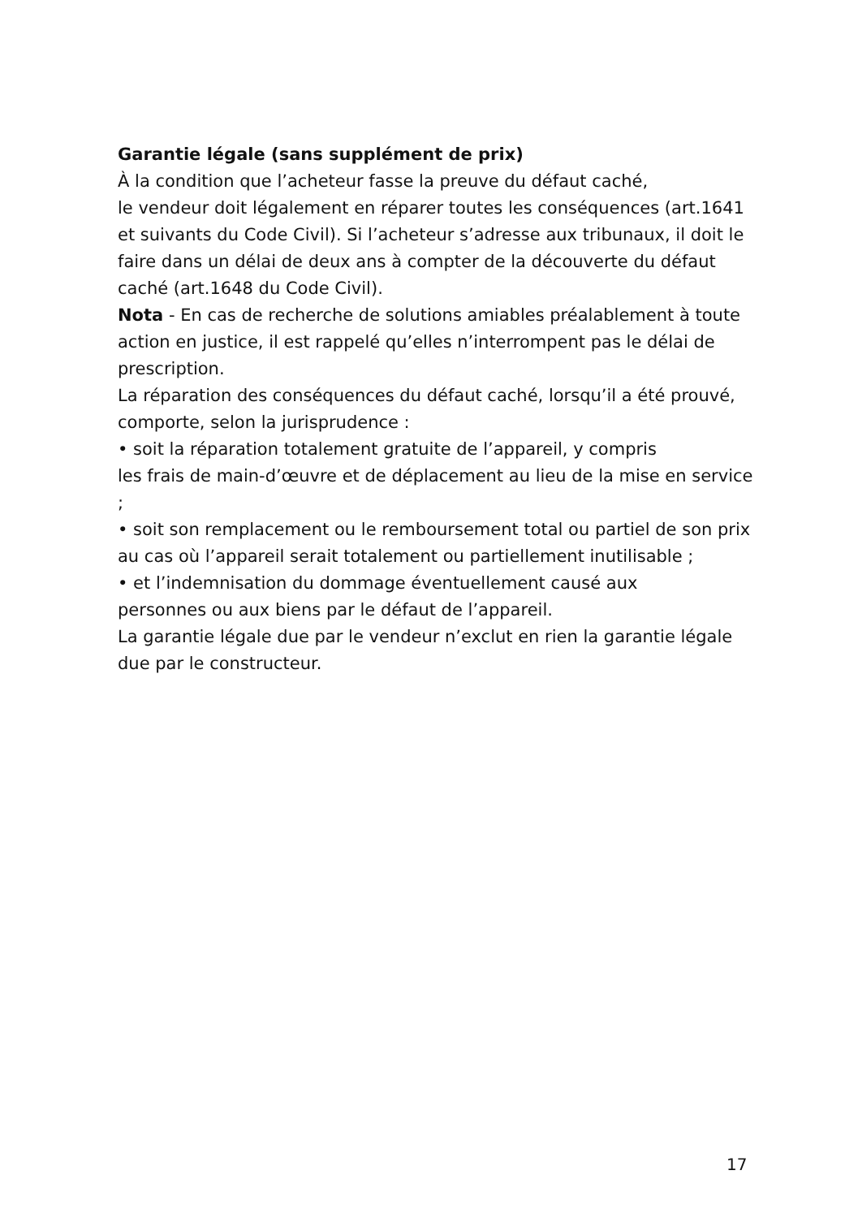Garantie légale (sans supplément de prix)
À la condition que l’acheteur fasse la preuve du défaut caché,
le vendeur doit légalement en réparer toutes les conséquences (art.1641 et suivants du Code Civil). Si l’acheteur s’adresse aux tribunaux, il doit le faire dans un délai de deux ans à compter de la découverte du défaut caché (art.1648 du Code Civil).
Nota - En cas de recherche de solutions amiables préalablement à toute action en justice, il est rappelé qu’elles n’interrompent pas le délai de prescription.
La réparation des conséquences du défaut caché, lorsqu’il a été prouvé, comporte, selon la jurisprudence :
• soit la réparation totalement gratuite de l’appareil, y compris
les frais de main-d’œuvre et de déplacement au lieu de la mise en service ;
• soit son remplacement ou le remboursement total ou partiel de son prix au cas où l’appareil serait totalement ou partiellement inutilisable ;
• et l’indemnisation du dommage éventuellement causé aux
personnes ou aux biens par le défaut de l’appareil.
La garantie légale due par le vendeur n’exclut en rien la garantie légale due par le constructeur.
17